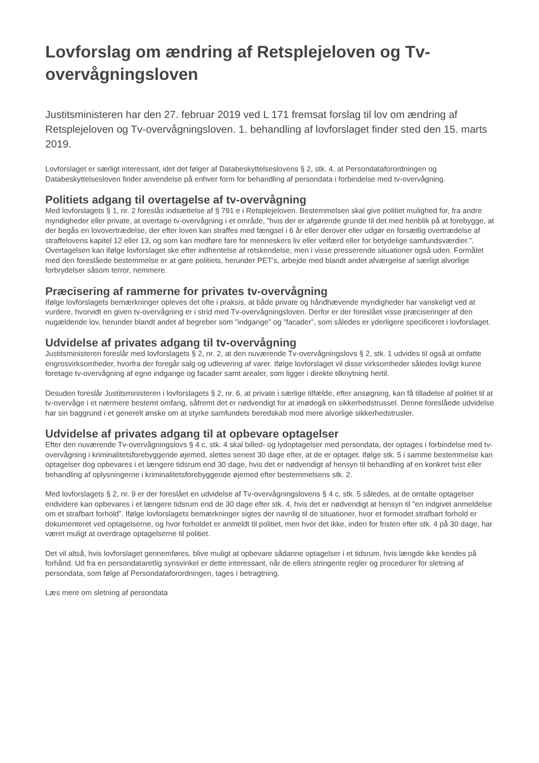Lovforslag om ændring af Retsplejeloven og Tv-overvågningsloven
Justitsministeren har den 27. februar 2019 ved L 171 fremsat forslag til lov om ændring af Retsplejeloven og Tv-overvågningsloven. 1. behandling af lovforslaget finder sted den 15. marts 2019.
Lovforslaget er særligt interessant, idet det følger af Databeskyttelseslovens § 2, stk. 4, at Persondataforordningen og Databeskyttelsesloven finder anvendelse på enhver form for behandling af persondata i forbindelse med tv-overvågning.
Politiets adgang til overtagelse af tv-overvågning
Med lovforslagets § 1, nr. 2 foreslås indsættelse af § 791 e i Retsplejeloven. Bestemmelsen skal give politiet mulighed for, fra andre myndigheder eller private, at overtage tv-overvågning i et område, ”hvis der er afgørende grunde til det med henblik på at forebygge, at der begås en lovovertrædelse, der efter loven kan straffes med fængsel i 6 år eller derover eller udgør en forsætlig overtrædelse af straffelovens kapitel 12 eller 13, og som kan medføre fare for menneskers liv eller velfærd eller for betydelige samfundsværdier.”. Overtagelsen kan ifølge lovforslaget ske efter indhentelse af retskendelse, men i visse presserende situationer også uden. Formålet med den foreslåede bestemmelse er at gøre politiets, herunder PET’s, arbejde med blandt andet afværgelse af særligt alvorlige forbrydelser såsom terror, nemmere.
Præcisering af rammerne for privates tv-overvågning
Ifølge lovforslagets bemærkninger opleves det ofte i praksis, at både private og håndhævende myndigheder har vanskeligt ved at vurdere, hvorvidt en given tv-overvågning er i strid med Tv-overvågningsloven. Derfor er der foreslået visse præciseringer af den nugældende lov, herunder blandt andet af begreber som ”indgange” og ”facader”, som således er yderligere specificeret i lovforslaget.
Udvidelse af privates adgang til tv-overvågning
Justitsministeren foreslår med lovforslagets § 2, nr. 2, at den nuværende Tv-overvågningslovs § 2, stk. 1 udvides til også at omfatte engrosvirksomheder, hvorfra der foregår salg og udlevering af varer. Ifølge lovforslaget vil disse virksomheder således lovligt kunne foretage tv-overvågning af egne indgange og facader samt arealer, som ligger i direkte tilknytning hertil.
Desuden foreslår Justitsministeren i lovforslagets § 2, nr. 6, at private i særlige tilfælde, efter ansøgning, kan få tilladelse af politiet til at tv-overvåge i et nærmere bestemt omfang, såfremt det er nødvendigt for at imødegå en sikkerhedstrussel. Denne foreslåede udvidelse har sin baggrund i et generelt ønske om at styrke samfundets beredskab mod mere alvorlige sikkerhedstrusler.
Udvidelse af privates adgang til at opbevare optagelser
Efter den nuværende Tv-overvågningslovs § 4 c, stk. 4 skal billed- og lydoptagelser med persondata, der optages i forbindelse med tv-overvågning i kriminalitetsforebyggende øjemed, slettes senest 30 dage efter, at de er optaget. Ifølge stk. 5 i samme bestemmelse kan optagelser dog opbevares i et længere tidsrum end 30 dage, hvis det er nødvendigt af hensyn til behandling af en konkret tvist eller behandling af oplysningerne i kriminalitetsforebyggende øjemed efter bestemmelsens stk. 2.
Med lovforslagets § 2, nr. 9 er der foreslået en udvidelse af Tv-overvågningslovens § 4 c, stk. 5 således, at de omtalte optagelser endvidere kan opbevares i et længere tidsrum end de 30 dage efter stk. 4, hvis det er nødvendigt at hensyn til ”en indgivet anmeldelse om et strafbart forhold”. Ifølge lovforslagets bemærkninger sigtes der navnlig til de situationer, hvor et formodet strafbart forhold er dokumenteret ved optagelserne, og hvor forholdet er anmeldt til politiet, men hvor det ikke, inden for fristen efter stk. 4 på 30 dage, har været muligt at overdrage optagelserne til politiet.
Det vil altså, hvis lovforslaget gennemføres, blive muligt at opbevare sådanne optagelser i et tidsrum, hvis længde ikke kendes på forhånd. Ud fra en persondataretlig synsvinkel er dette interessant, når de ellers stringente regler og procedurer for sletning af persondata, som følge af Persondataforordningen, tages i betragtning.
Læs mere om sletning af persondata